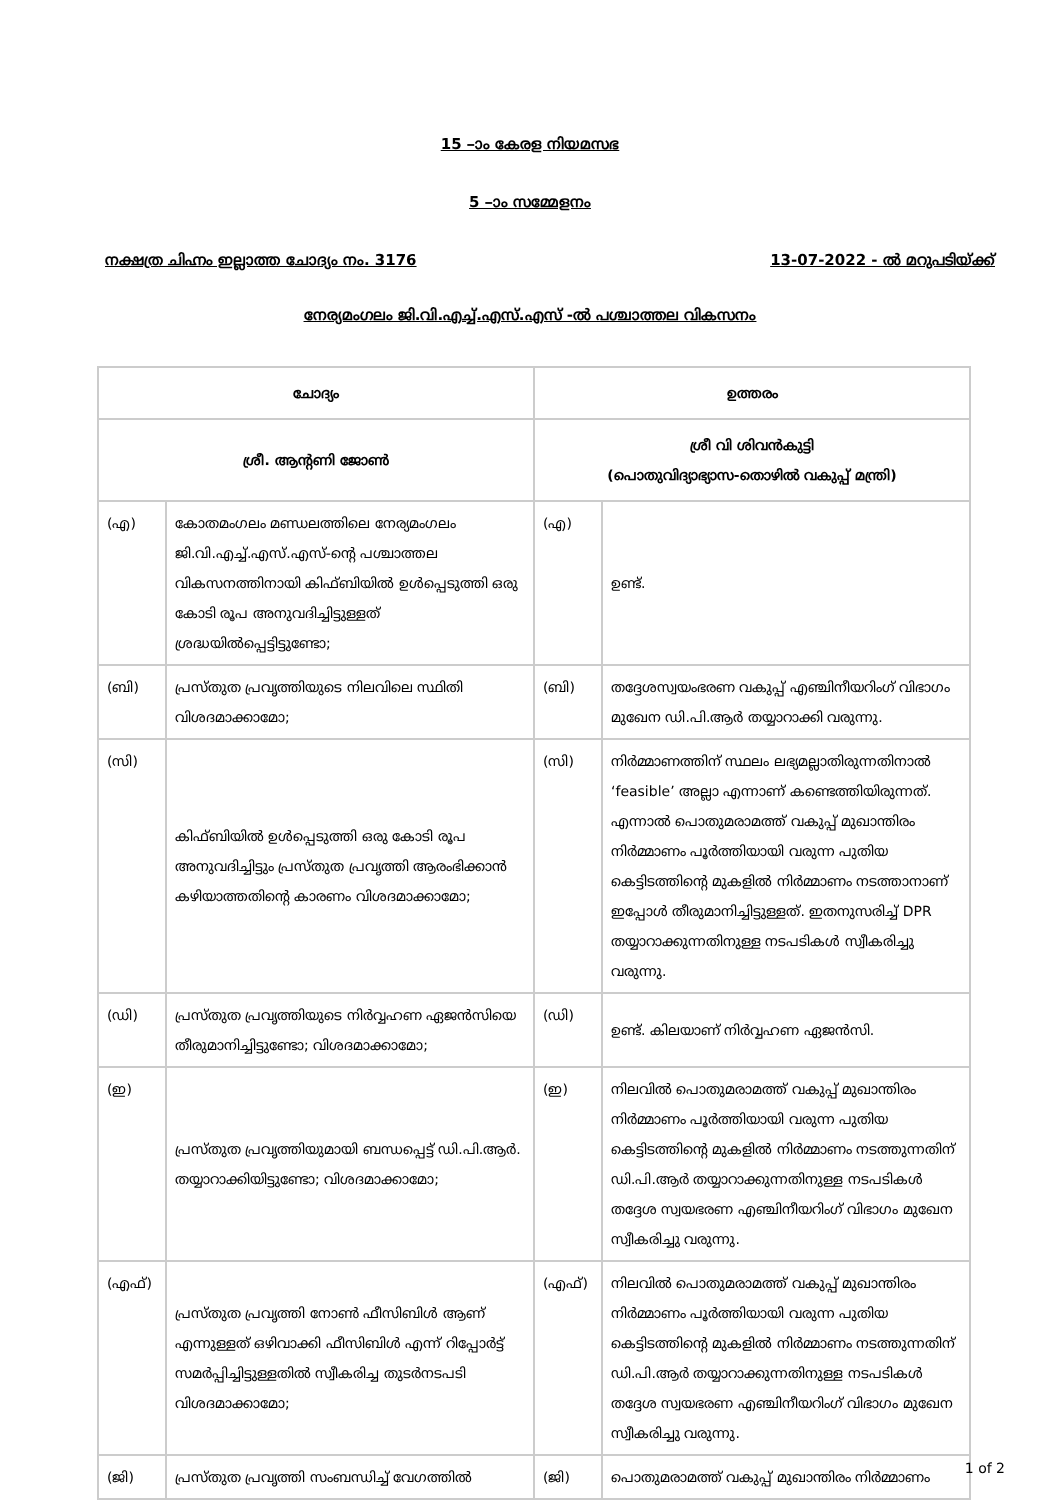15 –ാം കേരള നിയമസഭ
5 –ാം സമ്മേളനം
നക്ഷത്ര ചിഹ്നം ഇല്ലാത്ത ചോദ്യം നം. 3176 13-07-2022 - ൽ മറുപടിയ്ക്ക്
നേര്യമംഗലം ജി.വി.എച്ച്.എസ്.എസ് -ൽ പശ്ചാത്തല വികസനം
| ചോദ്യം | | ഉത്തരം | |
| --- | --- | --- | --- |
| ശ്രീ. ആന്റണി ജോൺ | | ശ്രീ വി ശിവൻകുട്ടി (പൊതുവിദ്യാഭ്യാസ-തൊഴിൽ വകുപ്പ് മന്ത്രി) | |
| (എ) | കോതമംഗലം മണ്ഡലത്തിലെ നേര്യമംഗലം ജി.വി.എച്ച്.എസ്.എസ്-ന്റെ പശ്ചാത്തല വികസനത്തിനായി കിഫ്ബിയിൽ ഉൾപ്പെടുത്തി ഒരു കോടി രൂപ അനുവദിച്ചിട്ടുള്ളത് ശ്രദ്ധയിൽപ്പെട്ടിട്ടുണ്ടോ; | (എ) | ഉണ്ട്. |
| (ബി) | പ്രസ്തുത പ്രവൃത്തിയുടെ നിലവിലെ സ്ഥിതി വിശദമാക്കാമോ; | (ബി) | തദ്ദേശസ്വയംഭരണ വകുപ്പ് എഞ്ചിനീയറിംഗ് വിഭാഗം മുഖേന ഡി.പി.ആർ തയ്യാറാക്കി വരുന്നു. |
| (സി) | കിഫ്ബിയിൽ ഉൾപ്പെടുത്തി ഒരു കോടി രൂപ അനുവദിച്ചിട്ടും പ്രസ്തുത പ്രവൃത്തി ആരംഭിക്കാൻ കഴിയാത്തതിന്റെ കാരണം വിശദമാക്കാമോ; | (സി) | നിർമ്മാണത്തിന് സ്ഥലം ലഭ്യമല്ലാതിരുന്നതിനാൽ ‘feasible’ അല്ലാ എന്നാണ് കണ്ടെത്തിയിരുന്നത്. എന്നാൽ പൊതുമരാമത്ത് വകുപ്പ് മുഖാന്തിരം നിർമ്മാണം പൂർത്തിയായി വരുന്ന പുതിയ കെട്ടിടത്തിന്റെ മുകളിൽ നിർമ്മാണം നടത്താനാണ് ഇപ്പോൾ തീരുമാനിച്ചിട്ടുള്ളത്. ഇതനുസരിച്ച് DPR തയ്യാറാക്കുന്നതിനുള്ള നടപടികൾ സ്വീകരിച്ചു വരുന്നു. |
| (ഡി) | പ്രസ്തുത പ്രവൃത്തിയുടെ നിർവ്വഹണ ഏജൻസിയെ തീരുമാനിച്ചിട്ടുണ്ടോ; വിശദമാക്കാമോ; | (ഡി) | ഉണ്ട്. കിലയാണ് നിർവ്വഹണ ഏജൻസി. |
| (ഇ) | പ്രസ്തുത പ്രവൃത്തിയുമായി ബന്ധപ്പെട്ട് ഡി.പി.ആർ. തയ്യാറാക്കിയിട്ടുണ്ടോ; വിശദമാക്കാമോ; | (ഇ) | നിലവിൽ പൊതുമരാമത്ത് വകുപ്പ് മുഖാന്തിരം നിർമ്മാണം പൂർത്തിയായി വരുന്ന പുതിയ കെട്ടിടത്തിന്റെ മുകളിൽ നിർമ്മാണം നടത്തുന്നതിന് ഡി.പി.ആർ തയ്യാറാക്കുന്നതിനുള്ള നടപടികൾ തദ്ദേശ സ്വയഭരണ എഞ്ചിനീയറിംഗ് വിഭാഗം മുഖേന സ്വീകരിച്ചു വരുന്നു. |
| (എഫ്) | പ്രസ്തുത പ്രവൃത്തി നോൺ ഫീസിബിൾ ആണ് എന്നുള്ളത് ഒഴിവാക്കി ഫീസിബിൾ എന്ന് റിപ്പോർട്ട് സമർപ്പിച്ചിട്ടുള്ളതിൽ സ്വീകരിച്ച തുടർനടപടി വിശദമാക്കാമോ; | (എഫ്) | നിലവിൽ പൊതുമരാമത്ത് വകുപ്പ് മുഖാന്തിരം നിർമ്മാണം പൂർത്തിയായി വരുന്ന പുതിയ കെട്ടിടത്തിന്റെ മുകളിൽ നിർമ്മാണം നടത്തുന്നതിന് ഡി.പി.ആർ തയ്യാറാക്കുന്നതിനുള്ള നടപടികൾ തദ്ദേശ സ്വയഭരണ എഞ്ചിനീയറിംഗ് വിഭാഗം മുഖേന സ്വീകരിച്ചു വരുന്നു. |
| (ജി) | പ്രസ്തുത പ്രവൃത്തി സംബന്ധിച്ച് വേഗത്തിൽ | (ജി) | പൊതുമരാമത്ത് വകുപ്പ് മുഖാന്തിരം നിർമ്മാണം |
1 of 2